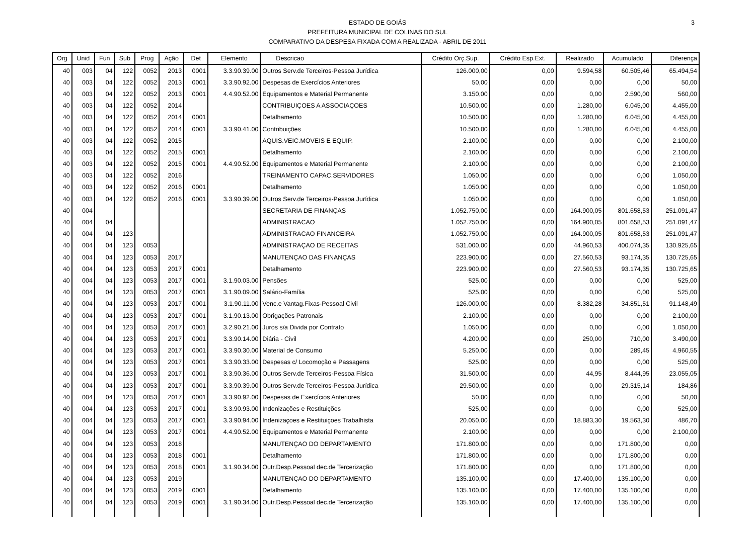3 ESTADO DE GOIÁS
PREFEITURA MUNICIPAL DE COLINAS DO SUL
COMPARATIVO DA DESPESA FIXADA COM A REALIZADA - ABRIL DE 2011
| Org | Unid | Fun | Sub | Prog | Ação | Det | Elemento | Descricao | Crédito Orç.Sup. | Crédito Esp.Ext. | Realizado | Acumulado | Diferença |
| --- | --- | --- | --- | --- | --- | --- | --- | --- | --- | --- | --- | --- | --- |
| 40 | 003 | 04 | 122 | 0052 | 2013 | 0001 | 3.3.90.39.00 | Outros Serv.de Terceiros-Pessoa Jurídica | 126.000,00 | 0,00 | 9.594,58 | 60.505,46 | 65.494,54 |
| 40 | 003 | 04 | 122 | 0052 | 2013 | 0001 | 3.3.90.92.00 | Despesas de Exercícios Anteriores | 50,00 | 0,00 | 0,00 | 0,00 | 50,00 |
| 40 | 003 | 04 | 122 | 0052 | 2013 | 0001 | 4.4.90.52.00 | Equipamentos e Material Permanente | 3.150,00 | 0,00 | 0,00 | 2.590,00 | 560,00 |
| 40 | 003 | 04 | 122 | 0052 | 2014 | | | CONTRIBUIÇOES A ASSOCIAÇOES | 10.500,00 | 0,00 | 1.280,00 | 6.045,00 | 4.455,00 |
| 40 | 003 | 04 | 122 | 0052 | 2014 | 0001 | | Detalhamento | 10.500,00 | 0,00 | 1.280,00 | 6.045,00 | 4.455,00 |
| 40 | 003 | 04 | 122 | 0052 | 2014 | 0001 | 3.3.90.41.00 | Contribuições | 10.500,00 | 0,00 | 1.280,00 | 6.045,00 | 4.455,00 |
| 40 | 003 | 04 | 122 | 0052 | 2015 | | | AQUIS.VEIC.MOVEIS E EQUIP. | 2.100,00 | 0,00 | 0,00 | 0,00 | 2.100,00 |
| 40 | 003 | 04 | 122 | 0052 | 2015 | 0001 | | Detalhamento | 2.100,00 | 0,00 | 0,00 | 0,00 | 2.100,00 |
| 40 | 003 | 04 | 122 | 0052 | 2015 | 0001 | 4.4.90.52.00 | Equipamentos e Material Permanente | 2.100,00 | 0,00 | 0,00 | 0,00 | 2.100,00 |
| 40 | 003 | 04 | 122 | 0052 | 2016 | | | TREINAMENTO CAPAC.SERVIDORES | 1.050,00 | 0,00 | 0,00 | 0,00 | 1.050,00 |
| 40 | 003 | 04 | 122 | 0052 | 2016 | 0001 | | Detalhamento | 1.050,00 | 0,00 | 0,00 | 0,00 | 1.050,00 |
| 40 | 003 | 04 | 122 | 0052 | 2016 | 0001 | 3.3.90.39.00 | Outros Serv.de Terceiros-Pessoa Jurídica | 1.050,00 | 0,00 | 0,00 | 0,00 | 1.050,00 |
| 40 | 004 | | | | | | | SECRETARIA DE FINANÇAS | 1.052.750,00 | 0,00 | 164.900,05 | 801.658,53 | 251.091,47 |
| 40 | 004 | 04 | | | | | | ADMINISTRACAO | 1.052.750,00 | 0,00 | 164.900,05 | 801.658,53 | 251.091,47 |
| 40 | 004 | 04 | 123 | | | | | ADMINISTRACAO FINANCEIRA | 1.052.750,00 | 0,00 | 164.900,05 | 801.658,53 | 251.091,47 |
| 40 | 004 | 04 | 123 | 0053 | | | | ADMINISTRAÇAO DE RECEITAS | 531.000,00 | 0,00 | 44.960,53 | 400.074,35 | 130.925,65 |
| 40 | 004 | 04 | 123 | 0053 | 2017 | | | MANUTENÇAO DAS FINANÇAS | 223.900,00 | 0,00 | 27.560,53 | 93.174,35 | 130.725,65 |
| 40 | 004 | 04 | 123 | 0053 | 2017 | 0001 | | Detalhamento | 223.900,00 | 0,00 | 27.560,53 | 93.174,35 | 130.725,65 |
| 40 | 004 | 04 | 123 | 0053 | 2017 | 0001 | 3.1.90.03.00 | Pensões | 525,00 | 0,00 | 0,00 | 0,00 | 525,00 |
| 40 | 004 | 04 | 123 | 0053 | 2017 | 0001 | 3.1.90.09.00 | Salário-Família | 525,00 | 0,00 | 0,00 | 0,00 | 525,00 |
| 40 | 004 | 04 | 123 | 0053 | 2017 | 0001 | 3.1.90.11.00 | Venc.e Vantag.Fixas-Pessoal Civil | 126.000,00 | 0,00 | 8.382,28 | 34.851,51 | 91.148,49 |
| 40 | 004 | 04 | 123 | 0053 | 2017 | 0001 | 3.1.90.13.00 | Obrigações Patronais | 2.100,00 | 0,00 | 0,00 | 0,00 | 2.100,00 |
| 40 | 004 | 04 | 123 | 0053 | 2017 | 0001 | 3.2.90.21.00 | Juros s/a Divida por Contrato | 1.050,00 | 0,00 | 0,00 | 0,00 | 1.050,00 |
| 40 | 004 | 04 | 123 | 0053 | 2017 | 0001 | 3.3.90.14.00 | Diária - Civil | 4.200,00 | 0,00 | 250,00 | 710,00 | 3.490,00 |
| 40 | 004 | 04 | 123 | 0053 | 2017 | 0001 | 3.3.90.30.00 | Material de Consumo | 5.250,00 | 0,00 | 0,00 | 289,45 | 4.960,55 |
| 40 | 004 | 04 | 123 | 0053 | 2017 | 0001 | 3.3.90.33.00 | Despesas c/ Locomoção e Passagens | 525,00 | 0,00 | 0,00 | 0,00 | 525,00 |
| 40 | 004 | 04 | 123 | 0053 | 2017 | 0001 | 3.3.90.36.00 | Outros Serv.de Terceiros-Pessoa Física | 31.500,00 | 0,00 | 44,95 | 8.444,95 | 23.055,05 |
| 40 | 004 | 04 | 123 | 0053 | 2017 | 0001 | 3.3.90.39.00 | Outros Serv.de Terceiros-Pessoa Jurídica | 29.500,00 | 0,00 | 0,00 | 29.315,14 | 184,86 |
| 40 | 004 | 04 | 123 | 0053 | 2017 | 0001 | 3.3.90.92.00 | Despesas de Exercícios Anteriores | 50,00 | 0,00 | 0,00 | 0,00 | 50,00 |
| 40 | 004 | 04 | 123 | 0053 | 2017 | 0001 | 3.3.90.93.00 | Indenizações e Restituições | 525,00 | 0,00 | 0,00 | 0,00 | 525,00 |
| 40 | 004 | 04 | 123 | 0053 | 2017 | 0001 | 3.3.90.94.00 | Indenizaçoes e Restituiçoes Trabalhista | 20.050,00 | 0,00 | 18.883,30 | 19.563,30 | 486,70 |
| 40 | 004 | 04 | 123 | 0053 | 2017 | 0001 | 4.4.90.52.00 | Equipamentos e Material Permanente | 2.100,00 | 0,00 | 0,00 | 0,00 | 2.100,00 |
| 40 | 004 | 04 | 123 | 0053 | 2018 | | | MANUTENÇAO DO DEPARTAMENTO | 171.800,00 | 0,00 | 0,00 | 171.800,00 | 0,00 |
| 40 | 004 | 04 | 123 | 0053 | 2018 | 0001 | | Detalhamento | 171.800,00 | 0,00 | 0,00 | 171.800,00 | 0,00 |
| 40 | 004 | 04 | 123 | 0053 | 2018 | 0001 | 3.1.90.34.00 | Outr.Desp.Pessoal dec.de Tercerização | 171.800,00 | 0,00 | 0,00 | 171.800,00 | 0,00 |
| 40 | 004 | 04 | 123 | 0053 | 2019 | | | MANUTENÇAO DO DEPARTAMENTO | 135.100,00 | 0,00 | 17.400,00 | 135.100,00 | 0,00 |
| 40 | 004 | 04 | 123 | 0053 | 2019 | 0001 | | Detalhamento | 135.100,00 | 0,00 | 17.400,00 | 135.100,00 | 0,00 |
| 40 | 004 | 04 | 123 | 0053 | 2019 | 0001 | 3.1.90.34.00 | Outr.Desp.Pessoal dec.de Tercerização | 135.100,00 | 0,00 | 17.400,00 | 135.100,00 | 0,00 |